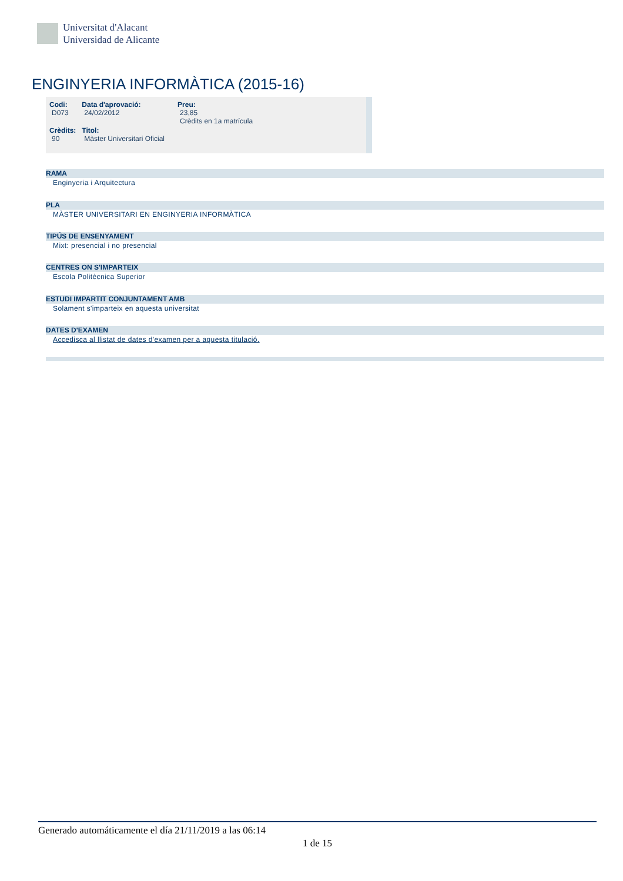Universitat d'Alacant
Universidad de Alicante
ENGINYERIA INFORMÀTICA (2015-16)
| Codi: D073 | Data d'aprovació: 24/02/2012 | Preu: 23,85 Crèdits en 1a matrícula |
| Crèdits: 90 | Titol: Màster Universitari Oficial | |
RAMA
Enginyeria i Arquitectura
PLA
MÀSTER UNIVERSITARI EN ENGINYERIA INFORMÀTICA
TIPÚS DE ENSENYAMENT
Mixt: presencial i no presencial
CENTRES ON S'IMPARTEIX
Escola Politècnica Superior
ESTUDI IMPARTIT CONJUNTAMENT AMB
Solament s'imparteix en aquesta universitat
DATES D'EXAMEN
Accedisca al llistat de dates d'examen per a aquesta titulació.
Generado automáticamente el día 21/11/2019 a las 06:14
1 de 15